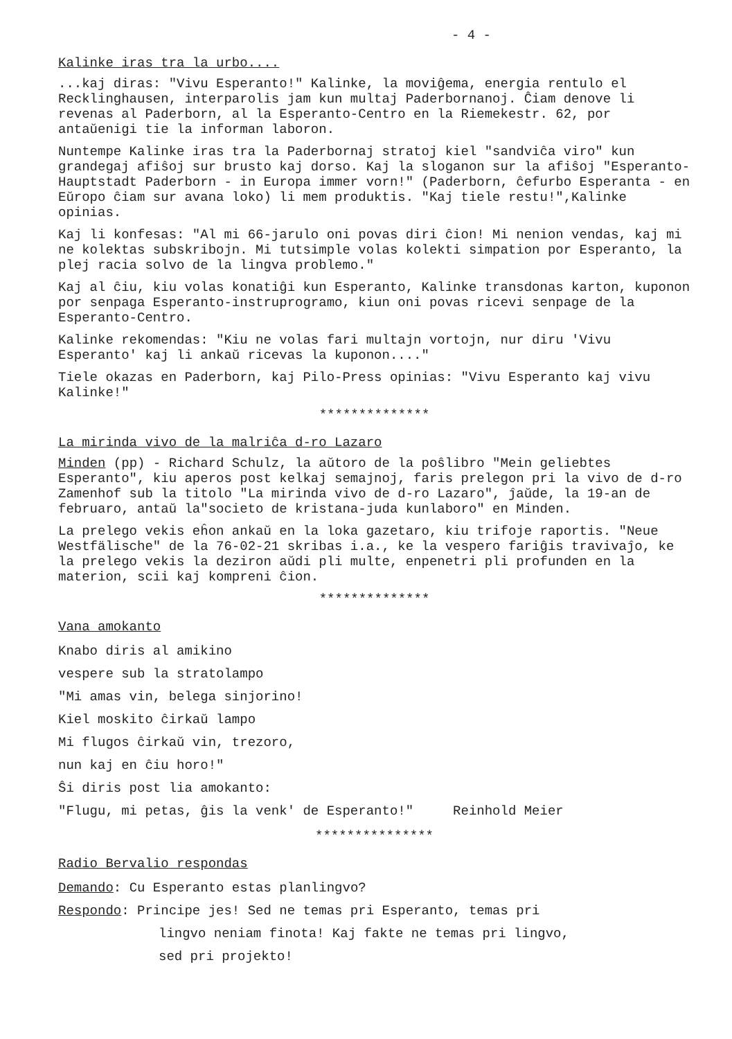- 4 -
Kalinke iras tra la urbo....
...kaj diras: "Vivu Esperanto!" Kalinke, la moviĝema, energia rentulo el Recklinghausen, interparolis jam kun multaj Paderbornanoj. Ĉiam denove li revenas al Paderborn, al la Esperanto-Centro en la Riemekestr. 62, por antaŭenigi tie la informan laboron.
Nuntempe Kalinke iras tra la Paderbornaj stratoj kiel "sandviĉa viro" kun grandegaj afiŝoj sur brusto kaj dorso. Kaj la sloganon sur la afiŝoj "Esperanto-Hauptstadt Paderborn - in Europa immer vorn!" (Paderborn, ĉefurbo Esperanta - en Eŭropo ĉiam sur avana loko) li mem produktis. "Kaj tiele restu!",Kalinke opinias.
Kaj li konfesas: "Al mi 66-jarulo oni povas diri ĉion! Mi nenion vendas, kaj mi ne kolektas subskribojn. Mi tutsimple volas kolekti simpation por Esperanto, la plej racia solvo de la lingva problemo."
Kaj al ĉiu, kiu volas konatiĝi kun Esperanto, Kalinke transdonas karton, kuponon por senpaga Esperanto-instruprogramo, kiun oni povas ricevi senpage de la Esperanto-Centro.
Kalinke rekomendas: "Kiu ne volas fari multajn vortojn, nur diru 'Vivu Esperanto' kaj li ankaŭ ricevas la kuponon...."
Tiele okazas en Paderborn, kaj Pilo-Press opinias: "Vivu Esperanto kaj vivu Kalinke!"
**************
La mirinda vivo de la malriĉa d-ro Lazaro
Minden (pp) - Richard Schulz, la aŭtoro de la poŝlibro "Mein geliebtes Esperanto", kiu aperos post kelkaj semajnoj, faris prelegon pri la vivo de d-ro Zamenhof sub la titolo "La mirinda vivo de d-ro Lazaro", ĵaŭde, la 19-an de februaro, antaŭ la"societo de kristana-juda kunlaboro" en Minden.
La prelego vekis eĥon ankaŭ en la loka gazetaro, kiu trifoje raportis. "Neue Westfälische" de la 76-02-21 skribas i.a., ke la vespero fariĝis travivaĵo, ke la prelego vekis la deziron aŭdi pli multe, enpenetri pli profunden en la materion, scii kaj kompreni ĉion.
**************
Vana amokanto
Knabo diris al amikino
vespere sub la stratolampo
"Mi amas vin, belega sinjorino!
Kiel moskito ĉirkaŭ lampo
Mi flugos ĉirkaŭ vin, trezoro,
nun kaj en ĉiu horo!"
Ŝi diris post lia amokanto:
"Flugu, mi petas, ĝis la venk' de Esperanto!" Reinhold Meier
***************
Radio Bervalio respondas
Demando: Cu Esperanto estas planlingvo?
Respondo: Principe jes! Sed ne temas pri Esperanto, temas pri
lingvo neniam finota! Kaj fakte ne temas pri lingvo,
sed pri projekto!